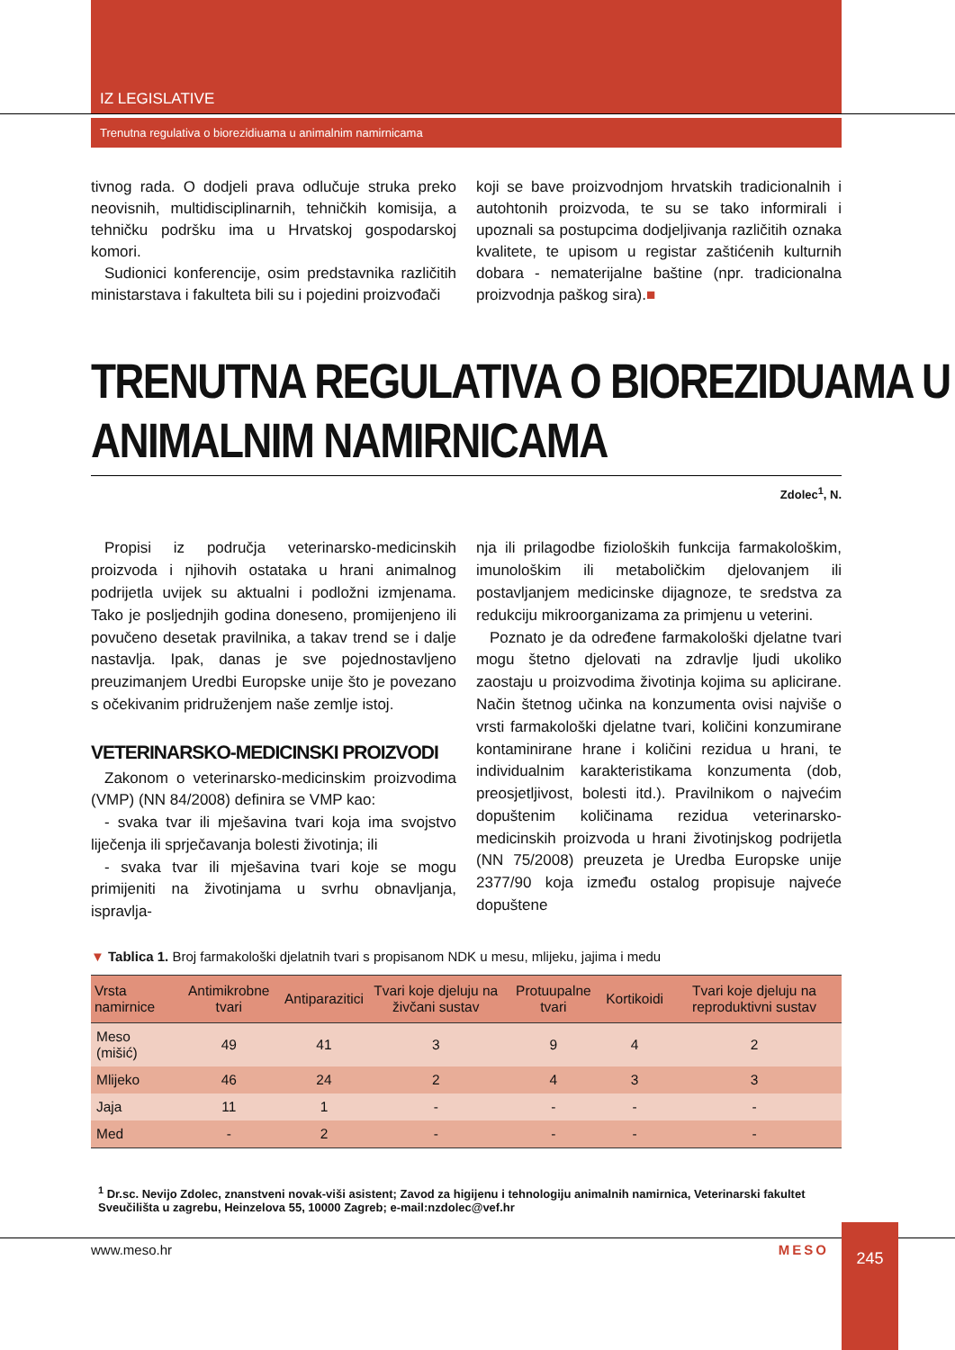IZ LEGISLATIVE
Trenutna regulativa o biorezidiuama u animalnim namirnicama
tivnog rada. O dodjeli prava odlučuje struka preko neovisnih, multidisciplinarnih, tehničkih komisija, a tehničku podršku ima u Hrvatskoj gospodarskoj komori.
Sudionici konferencije, osim predstavnika različitih ministarstava i fakulteta bili su i pojedini proizvođači
koji se bave proizvodnjom hrvatskih tradicionalnih i autohtonih proizvoda, te su se tako informirali i upoznali sa postupcima dodjeljivanja različitih oznaka kvalitete, te upisom u registar zaštićenih kulturnih dobara - nematerijalne baštine (npr. tradicionalna proizvodnja paškog sira).■
TRENUTNA REGULATIVA O BIOREZIDUAMA U
ANIMALNIM NAMIRNICAMA
Zdolec<sup>1</sup>, N.
Propisi iz područja veterinarsko-medicinskih proizvoda i njihovih ostataka u hrani animalnog podrijetla uvijek su aktualni i podložni izmjenama. Tako je posljednjih godina doneseno, promijenjeno ili povučeno desetak pravilnika, a takav trend se i dalje nastavlja. Ipak, danas je sve pojednostavljeno preuzimanjem Uredbi Europske unije što je povezano s očekivanim pridruženjem naše zemlje istoj.
VETERINARSKO-MEDICINSKI PROIZVODI
Zakonom o veterinarsko-medicinskim proizvodima (VMP) (NN 84/2008) definira se VMP kao:
- svaka tvar ili mješavina tvari koja ima svojstvo liječenja ili sprječavanja bolesti životinja; ili
- svaka tvar ili mješavina tvari koje se mogu primijeniti na životinjama u svrhu obnavljanja, ispravlja-
nja ili prilagodbe fizioloških funkcija farmakološkim, imunološkim ili metaboličkim djelovanjem ili postavljanjem medicinske dijagnoze, te sredstva za redukciju mikroorganizama za primjenu u veterini.
Poznato je da određene farmakološki djelatne tvari mogu štetno djelovati na zdravlje ljudi ukoliko zaostaju u proizvodima životinja kojima su aplicirane. Način štetnog učinka na konzumenta ovisi najviše o vrsti farmakološki djelatne tvari, količini konzumirane kontaminirane hrane i količini rezidua u hrani, te individualnim karakteristikama konzumenta (dob, preosjetljivost, bolesti itd.). Pravilnikom o najvećim dopuštenim količinama rezidua veterinarsko-medicinskih proizvoda u hrani životinjskog podrijetla (NN 75/2008) preuzeta je Uredba Europske unije 2377/90 koja između ostalog propisuje najveće dopuštene
▼ Tablica 1. Broj farmakološki djelatnih tvari s propisanom NDK u mesu, mlijeku, jajima i medu
| Vrsta namirnice | Antimikrobne tvari | Antiparazitici | Tvari koje djeluju na živčani sustav | Protuupalne tvari | Kortikoidi | Tvari koje djeluju na reproduktivni sustav |
| --- | --- | --- | --- | --- | --- | --- |
| Meso (mišić) | 49 | 41 | 3 | 9 | 4 | 2 |
| Mlijeko | 46 | 24 | 2 | 4 | 3 | 3 |
| Jaja | 11 | 1 | - | - | - | - |
| Med | - | 2 | - | - | - | - |
<sup>1</sup> Dr.sc. Nevijo Zdolec, znanstveni novak-viši asistent; Zavod za higijenu i tehnologiju animalnih namirnica, Veterinarski fakultet Sveučilišta u zagrebu, Heinzelova 55, 10000 Zagreb; e-mail:nzdolec@vef.hr
245
www.meso.hr MESO